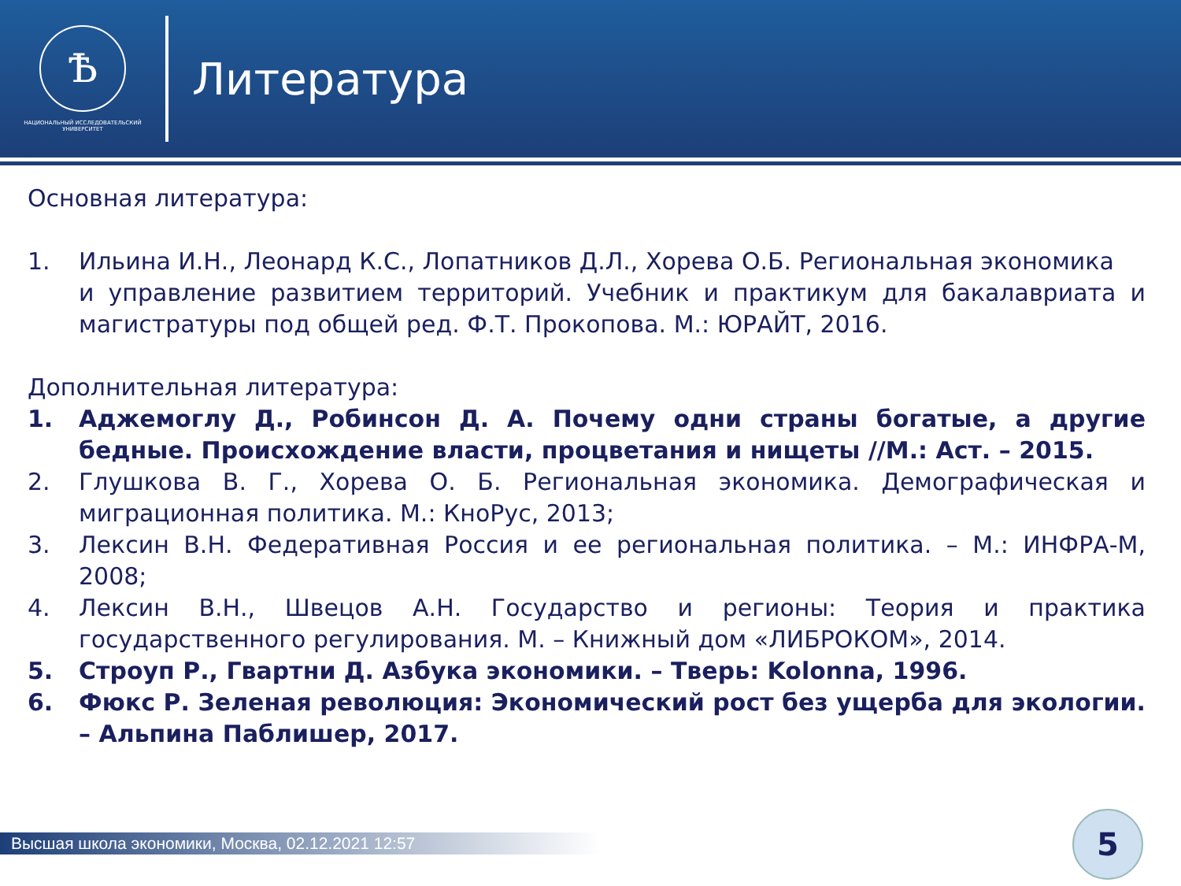Ѣ
НАЦИОНАЛЬНЫЙ ИССЛЕДОВАТЕЛЬСКИЙ
УНИВЕРСИТЕТ
Литература
Основная литература:
1. Ильина И.Н., Леонард К.С., Лопатников Д.Л., Хорева О.Б. Региональная экономика
и управление развитием территорий. Учебник и практикум для бакалавриата и магистратуры под общей ред. Ф.Т. Прокопова. М.: ЮРАЙТ, 2016.
Дополнительная литература:
1. Аджемоглу Д., Робинсон Д. А. Почему одни страны богатые, а другие бедные. Происхождение власти, процветания и нищеты //М.: Аст. – 2015.
2. Глушкова В. Г., Хорева О. Б. Региональная экономика. Демографическая и миграционная политика. М.: КноРус, 2013;
3. Лексин В.Н. Федеративная Россия и ее региональная политика. – М.: ИНФРА-М, 2008;
4. Лексин В.Н., Швецов А.Н. Государство и регионы: Теория и практика государственного регулирования. М. – Книжный дом «ЛИБРОКОМ», 2014.
5. Строуп Р., Гвартни Д. Азбука экономики. – Тверь: Kolonna, 1996.
6. Фюкс Р. Зеленая революция: Экономический рост без ущерба для экологии. – Альпина Паблишер, 2017.
Высшая школа экономики, Москва, 02.12.2021 12:57 5